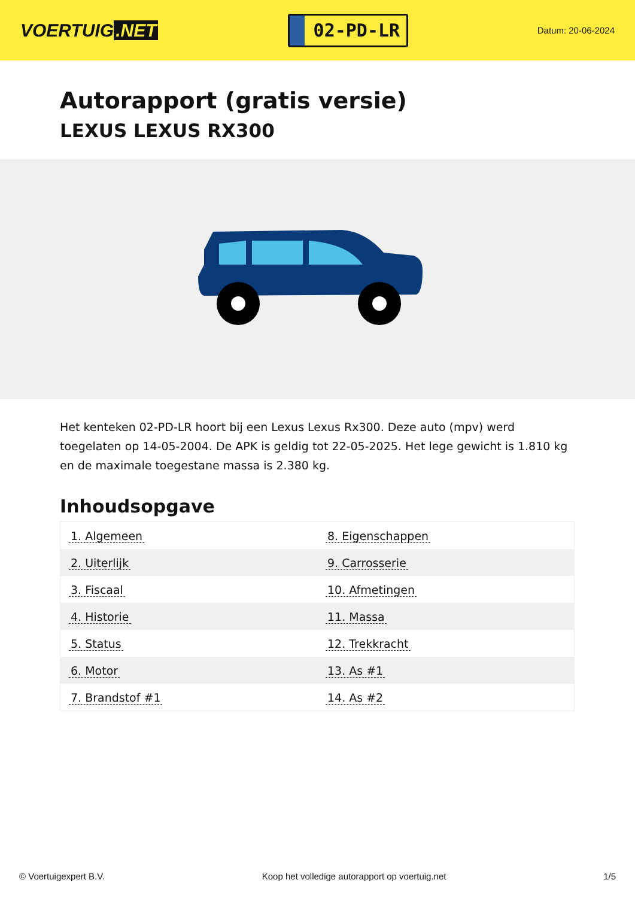VOERTUIG.NET
02-PD-LR
Datum: 20-06-2024
Autorapport (gratis versie)
LEXUS LEXUS RX300
Het kenteken 02-PD-LR hoort bij een Lexus Lexus Rx300. Deze auto (mpv) werd toegelaten op 14-05-2004. De APK is geldig tot 22-05-2025. Het lege gewicht is 1.810 kg en de maximale toegestane massa is 2.380 kg.
Inhoudsopgave
| 1. Algemeen | 8. Eigenschappen |
| 2. Uiterlijk | 9. Carrosserie |
| 3. Fiscaal | 10. Afmetingen |
| 4. Historie | 11. Massa |
| 5. Status | 12. Trekkracht |
| 6. Motor | 13. As #1 |
| 7. Brandstof #1 | 14. As #2 |
© Voertuigexpert B.V. Koop het volledige autorapport op voertuig.net 1/5